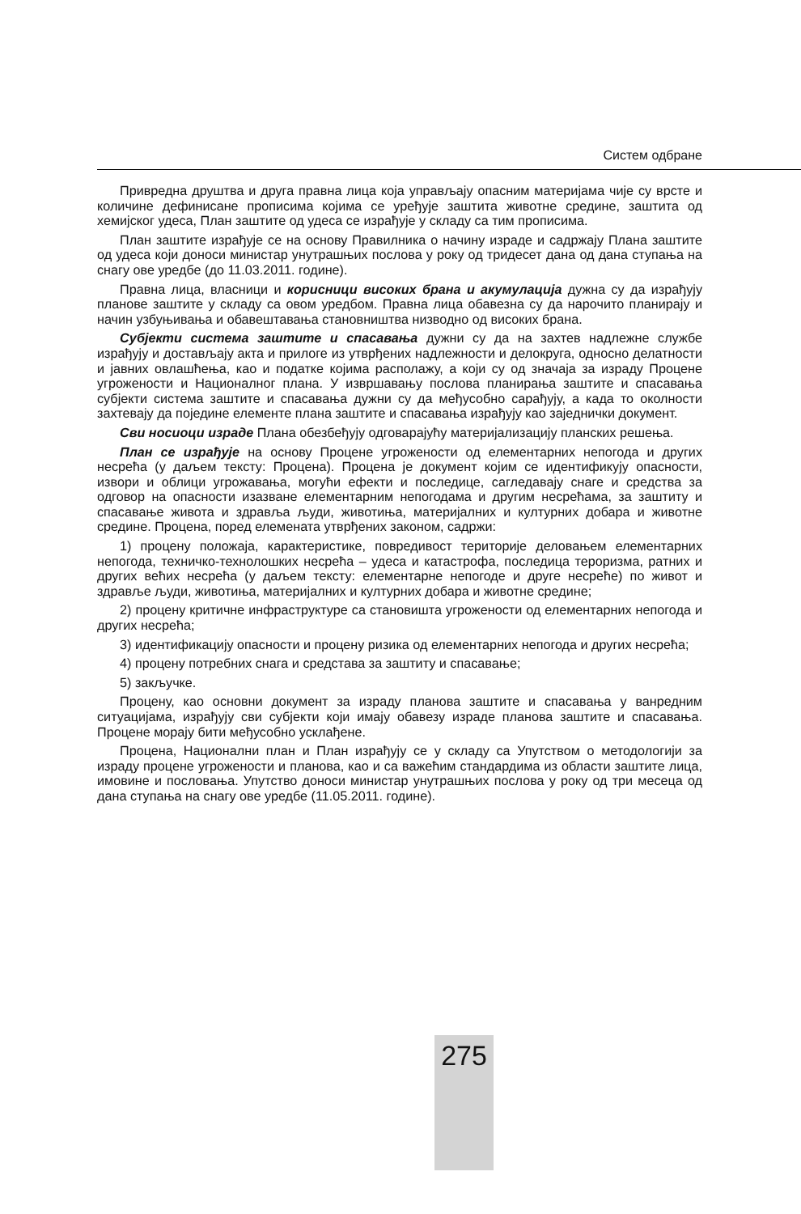Систем одбране
Привредна друштва и друга правна лица која управљају опасним материјама чије су врсте и количине дефинисане прописима којима се уређује заштита животне средине, заштита од хемијског удеса, План заштите од удеса се израђује у складу са тим прописима.
План заштите израђује се на основу Правилника о начину израде и садржају Плана заштите од удеса који доноси министар унутрашњих послова у року од тридесет дана од дана ступања на снагу ове уредбе (до 11.03.2011. године).
Правна лица, власници и корисници високих брана и акумулација дужна су да израђују планове заштите у складу са овом уредбом. Правна лица обавезна су да нарочито планирају и начин узбуњивања и обавештавања становништва низводно од високих брана.
Субјекти система заштите и спасавања дужни су да на захтев надлежне службе израђују и достављају акта и прилоге из утврђених надлежности и делокруга, односно делатности и јавних овлашћења, као и податке којима располажу, а који су од значаја за израду Процене угрожености и Националног плана. У извршавању послова планирања заштите и спасавања субјекти система заштите и спасавања дужни су да међусобно сарађују, а када то околности захтевају да поједине елементе плана заштите и спасавања израђују као заједнички документ.
Сви носиоци израде Плана обезбеђују одговарајућу материјализацију планских решења.
План се израђује на основу Процене угрожености од елементарних непогода и других несрећа (у даљем тексту: Процена). Процена је документ којим се идентификују опасности, извори и облици угрожавања, могући ефекти и последице, сагледавају снаге и средства за одговор на опасности изазване елементарним непогодама и другим несрећама, за заштиту и спасавање живота и здравља људи, животиња, материјалних и културних добара и животне средине. Процена, поред елемената утврђених законом, садржи:
1) процену положаја, карактеристике, повредивост територије деловањем елементарних непогода, техничко-технолошких несрећа – удеса и катастрофа, последица тероризма, ратних и других већих несрећа (у даљем тексту: елементарне непогоде и друге несреће) по живот и здравље људи, животиња, материјалних и културних добара и животне средине;
2) процену критичне инфраструктуре са становишта угрожености од елементарних непогода и других несрећа;
3) идентификацију опасности и процену ризика од елементарних непогода и других несрећа;
4) процену потребних снага и средстава за заштиту и спасавање;
5) закључке.
Процену, као основни документ за израду планова заштите и спасавања у ванредним ситуацијама, израђују сви субјекти који имају обавезу израде планова заштите и спасавања. Процене морају бити међусобно усклађене.
Процена, Национални план и План израђују се у складу са Упутством о методологији за израду процене угрожености и планова, као и са важећим стандардима из области заштите лица, имовине и пословања. Упутство доноси министар унутрашњих послова у року од три месеца од дана ступања на снагу ове уредбе (11.05.2011. године).
275